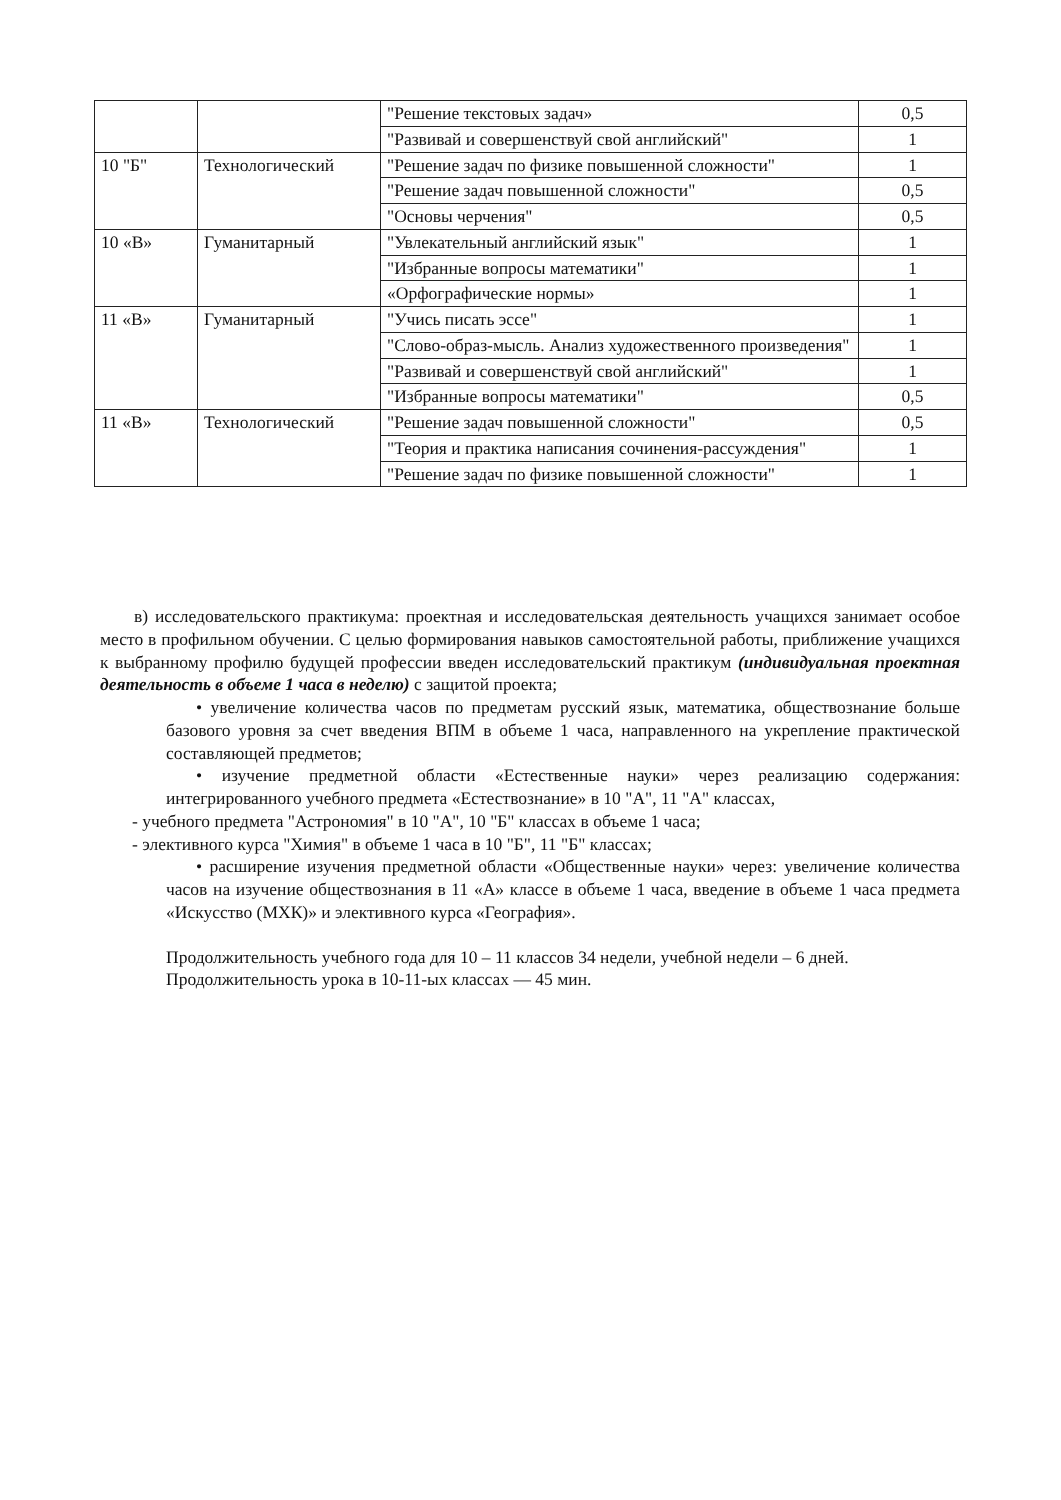| | | "Решение текстовых задач» | 0,5 |
| | | "Развивай и совершенствуй свой английский" | 1 |
| 10 "Б" | Технологический | "Решение задач по физике повышенной сложности" | 1 |
| | | "Решение задач повышенной сложности" | 0,5 |
| | | "Основы черчения" | 0,5 |
| 10 «В» | Гуманитарный | "Увлекательный английский язык" | 1 |
| | | "Избранные вопросы математики" | 1 |
| | | «Орфографические нормы» | 1 |
| 11 «В» | Гуманитарный | "Учись писать эссе" | 1 |
| | | "Слово-образ-мысль. Анализ художественного произведения" | 1 |
| | | "Развивай и совершенствуй свой английский" | 1 |
| | | "Избранные вопросы математики" | 0,5 |
| 11 «В» | Технологический | "Решение задач повышенной сложности" | 0,5 |
| | | "Теория и практика написания сочинения-рассуждения" | 1 |
| | | "Решение задач по физике повышенной сложности" | 1 |
в) исследовательского практикума: проектная и исследовательская деятельность учащихся занимает особое место в профильном обучении. С целью формирования навыков самостоятельной работы, приближение учащихся к выбранному профилю будущей профессии введен исследовательский практикум (индивидуальная проектная деятельность в объеме 1 часа в неделю) с защитой проекта;
• увеличение количества часов по предметам русский язык, математика, обществознание больше базового уровня за счет введения ВПМ в объеме 1 часа, направленного на укрепление практической составляющей предметов;
• изучение предметной области «Естественные науки» через реализацию содержания: интегрированного учебного предмета «Естествознание» в 10 "А", 11 "А" классах,
- учебного предмета "Астрономия" в 10 "А", 10 "Б" классах в объеме 1 часа;
- элективного курса "Химия" в объеме 1 часа в 10 "Б", 11 "Б" классах;
• расширение изучения предметной области «Общественные науки» через: увеличение количества часов на изучение обществознания в 11 «А» классе в объеме 1 часа, введение в объеме 1 часа предмета «Искусство (МХК)» и элективного курса «География».
Продолжительность учебного года для 10 – 11 классов 34 недели, учебной недели – 6 дней.
Продолжительность урока в 10-11-ых классах — 45 мин.